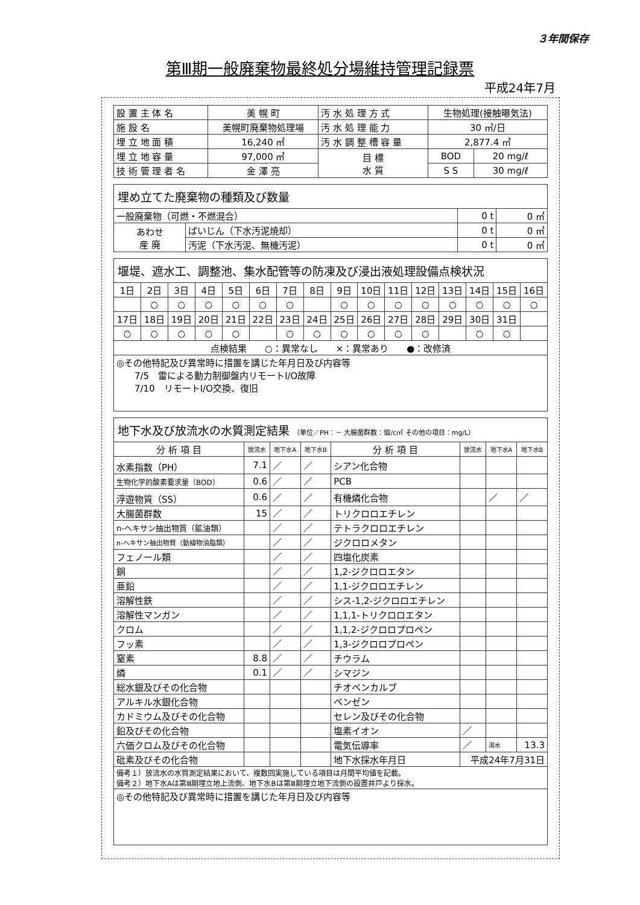３年間保存
第Ⅲ期一般廃棄物最終処分場維持管理記録票
平成24年7月
| 設 置 主 体 名 | 美 幌 町 | 汚 水 処 理 方 式 | 生物処理(接触曝気法) | |
| 施 設 名 | 美幌町廃棄物処理場 | 汚 水 処 理 能 力 | 30 ㎥/日 | |
| 埋 立 地 面 積 | 16,240 ㎡ | 汚 水 調 整 槽 容 量 | 2,877.4 ㎥ | |
| 埋 立 地 容 量 | 97,000 ㎥ | 目 標 水 質 | BOD | 20 mg/ℓ |
| 技 術 管 理 者 名 | 金 澤 亮 | | S S | 30 mg/ℓ |
| 埋め立てた廃棄物の種類及び数量 | | | |
| 一般廃棄物（可燃・不燃混合） | | 0 t | 0 ㎥ |
| あわせ 産 廃 | ばいじん（下水汚泥焼却） | 0 t | 0 ㎥ |
| | 汚泥（下水汚泥、無機汚泥） | 0 t | 0 ㎥ |
| 堰堤、遮水工、調整池、集水配管等の防凍及び浸出液処理設備点検状況 | | | | | | | | | | | | | | | |
| 1日 | 2日 | 3日 | 4日 | 5日 | 6日 | 7日 | 8日 | 9日 | 10日 | 11日 | 12日 | 13日 | 14日 | 15日 | 16日 |
| | ○ | ○ | ○ | ○ | ○ | ○ | | ○ | ○ | ○ | ○ | ○ | ○ | ○ | ○ |
| 17日 | 18日 | 19日 | 20日 | 21日 | 22日 | 23日 | 24日 | 25日 | 26日 | 27日 | 28日 | 29日 | 30日 | 31日 | |
| ○ | ○ | ○ | ○ | ○ | | ○ | ○ | ○ | ○ | ○ | ○ | | ○ | ○ | |
| 点検結果 ○：異常なし ×：異常あり ●：改修済 | | | | | | | | | | | | | | | |
| ◎その他特記及び異常時に措置を講じた年月日及び内容等 7/5 雷による動力制御盤内リモートI/O故障 7/10 リモートI/O交換、復旧 | | | | | | | | | | | | | | | |
| 地下水及び放流水の水質測定結果 （単位／PH：－ 大腸菌群数：個/c㎥ その他の項目：mg/L） | | | | | | | |
| 分 析 項 目 | 放流水 | 地下水A | 地下水B | 分 析 項 目 | 放流水 | 地下水A | 地下水B |
| 水素指数（PH） | 7.1 | ／ | ／ | シアン化合物 | | | |
| 生物化学的酸素要求量（BOD） | 0.6 | ／ | ／ | PCB | | | |
| 浮遊物質（SS） | 0.6 | ／ | ／ | 有機燐化合物 | | ／ | ／ |
| 大腸菌群数 | 15 | ／ | ／ | トリクロロエチレン | | | |
| n-ヘキサン抽出物質（鉱油類） | | ／ | ／ | テトラクロロエチレン | | | |
| n-ヘキサン抽出物質（動植物油脂類） | | ／ | ／ | ジクロロメタン | | | |
| フェノール類 | | ／ | ／ | 四塩化炭素 | | | |
| 銅 | | ／ | ／ | 1,2-ジクロロエタン | | | |
| 亜鉛 | | ／ | ／ | 1,1-ジクロロエチレン | | | |
| 溶解性鉄 | | ／ | ／ | シス-1,2-ジクロロエチレン | | | |
| 溶解性マンガン | | ／ | ／ | 1,1,1-トリクロロエタン | | | |
| クロム | | ／ | ／ | 1,1,2-ジクロロプロペン | | | |
| フッ素 | | ／ | ／ | 1,3-ジクロロプロペン | | | |
| 窒素 | 8.8 | ／ | ／ | チウラム | | | |
| 燐 | 0.1 | ／ | ／ | シマジン | | | |
| 総水銀及びその化合物 | | | | チオベンカルブ | | | |
| アルキル水銀化合物 | | | | ベンゼン | | | |
| カドミウム及びその化合物 | | | | セレン及びその化合物 | | | |
| 鉛及びその化合物 | | | | 塩素イオン | ／ | | |
| 六価クロム及びその化合物 | | | | 電気伝導率 | ／ | 渇水 | 13.3 |
| 砒素及びその化合物 | | | | 地下水採水年月日 | 平成24年7月31日 | | |
| 備考１）放流水の水質測定結果において、複数回実施している項目は月間平均値を記載。 備考２）地下水Aは第Ⅲ期埋立地上流側、地下水Bは第Ⅲ期埋立地下流側の設置井戸より採水。 | | | | | | | |
| ◎その他特記及び異常時に措置を講じた年月日及び内容等 | | | | | | | |